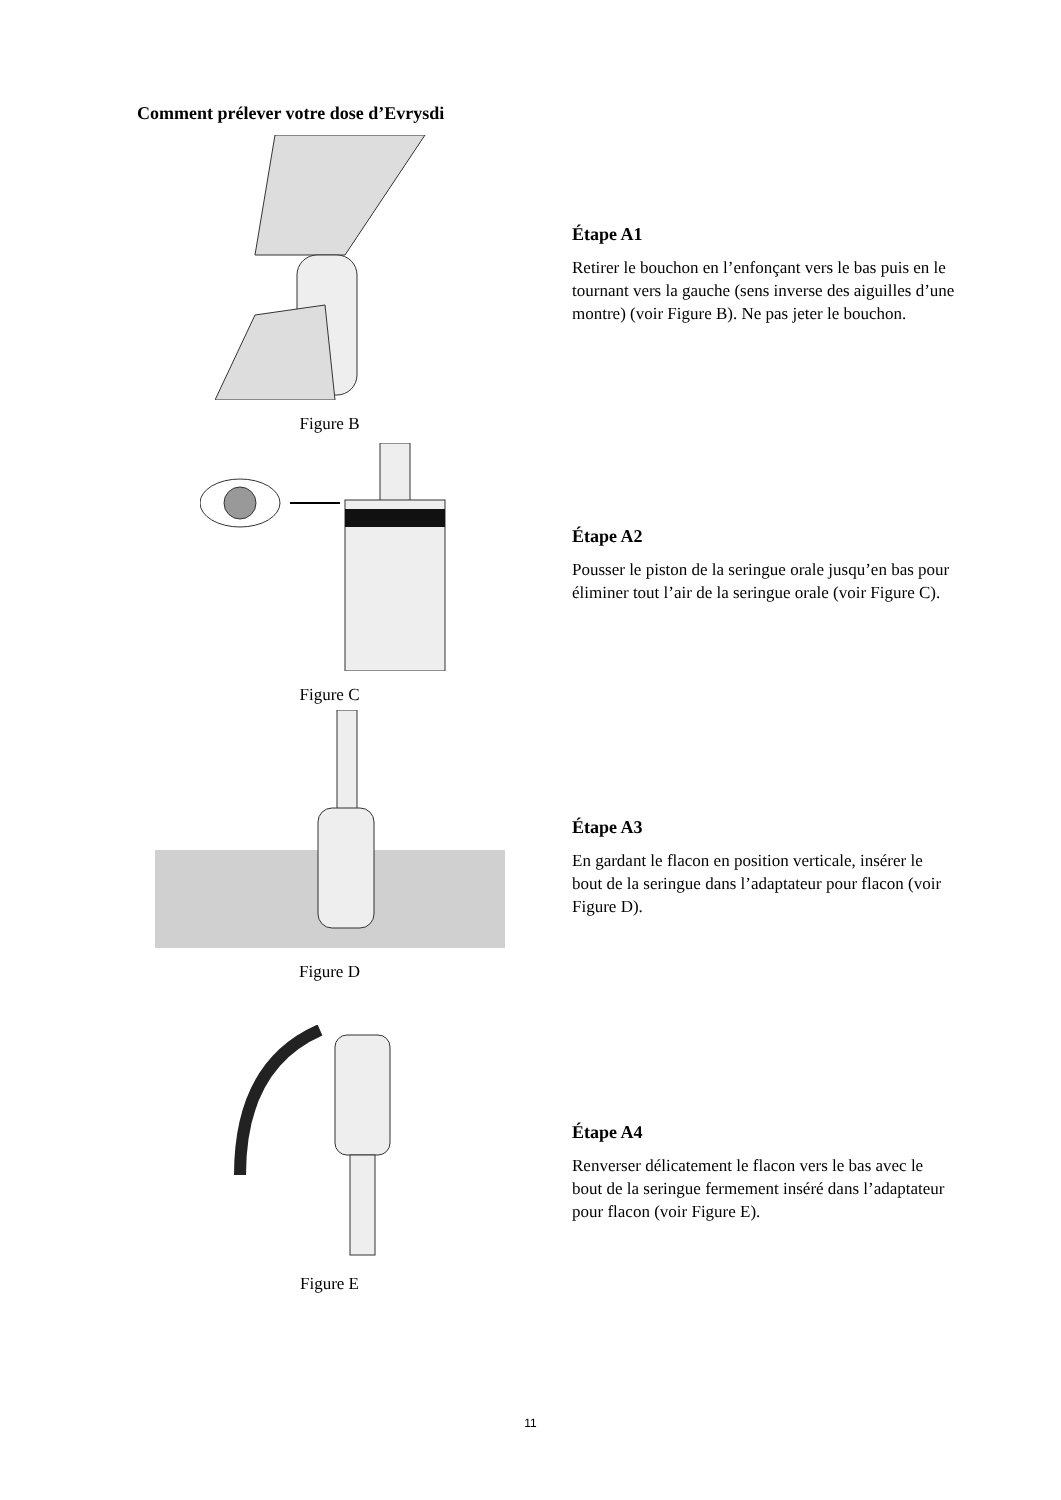Comment prélever votre dose d’Evrysdi
Figure B
Étape A1
Retirer le bouchon en l’enfonçant vers le bas puis en le tournant vers la gauche (sens inverse des aiguilles d’une montre) (voir Figure B). Ne pas jeter le bouchon.
Figure C
Étape A2
Pousser le piston de la seringue orale jusqu’en bas pour éliminer tout l’air de la seringue orale (voir Figure C).
Figure D
Étape A3
En gardant le flacon en position verticale, insérer le bout de la seringue dans l’adaptateur pour flacon (voir Figure D).
Figure E
Étape A4
Renverser délicatement le flacon vers le bas avec le bout de la seringue fermement inséré dans l’adaptateur pour flacon (voir Figure E).
11